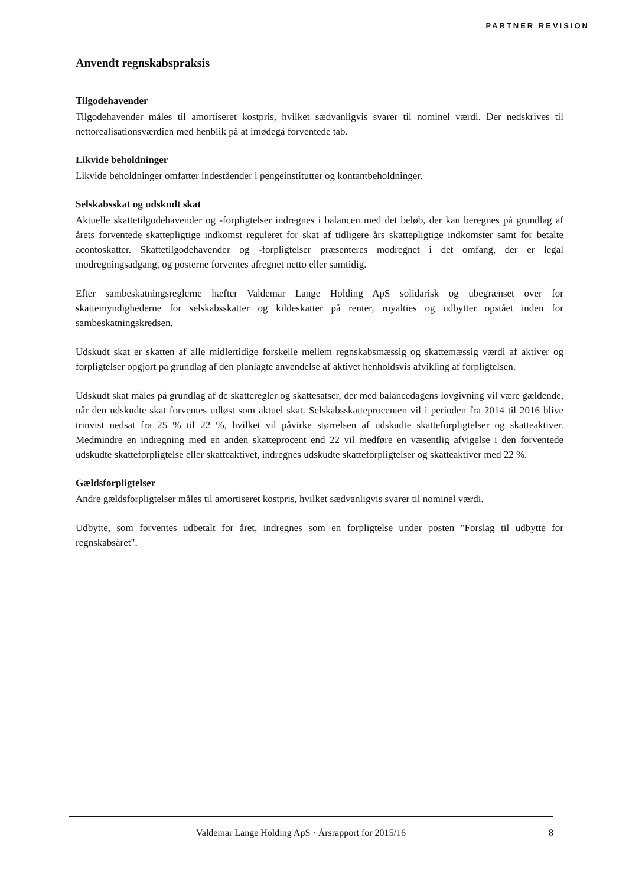PARTNER REVISION
Anvendt regnskabspraksis
Tilgodehavender
Tilgodehavender måles til amortiseret kostpris, hvilket sædvanligvis svarer til nominel værdi. Der nedskrives til nettorealisationsværdien med henblik på at imødegå forventede tab.
Likvide beholdninger
Likvide beholdninger omfatter indeståender i pengeinstitutter og kontantbeholdninger.
Selskabsskat og udskudt skat
Aktuelle skattetilgodehavender og -forpligtelser indregnes i balancen med det beløb, der kan beregnes på grundlag af årets forventede skattepligtige indkomst reguleret for skat af tidligere års skattepligtige indkomster samt for betalte acontoskatter. Skattetilgodehavender og -forpligtelser præsenteres modregnet i det omfang, der er legal modregningsadgang, og posterne forventes afregnet netto eller samtidig.
Efter sambeskatningsreglerne hæfter Valdemar Lange Holding ApS solidarisk og ubegrænset over for skattemyndighederne for selskabsskatter og kildeskatter på renter, royalties og udbytter opstået inden for sambeskatningskredsen.
Udskudt skat er skatten af alle midlertidige forskelle mellem regnskabsmæssig og skattemæssig værdi af aktiver og forpligtelser opgjort på grundlag af den planlagte anvendelse af aktivet henholdsvis afvikling af forpligtelsen.
Udskudt skat måles på grundlag af de skatteregler og skattesatser, der med balancedagens lovgivning vil være gældende, når den udskudte skat forventes udløst som aktuel skat. Selskabsskatteprocenten vil i perioden fra 2014 til 2016 blive trinvist nedsat fra 25 % til 22 %, hvilket vil påvirke størrelsen af udskudte skatteforpligtelser og skatteaktiver. Medmindre en indregning med en anden skatteprocent end 22 vil medføre en væsentlig afvigelse i den forventede udskudte skatteforpligtelse eller skatteaktivet, indregnes udskudte skatteforpligtelser og skatteaktiver med 22 %.
Gældsforpligtelser
Andre gældsforpligtelser måles til amortiseret kostpris, hvilket sædvanligvis svarer til nominel værdi.
Udbytte, som forventes udbetalt for året, indregnes som en forpligtelse under posten "Forslag til udbytte for regnskabsåret".
Valdemar Lange Holding ApS · Årsrapport for 2015/16 8